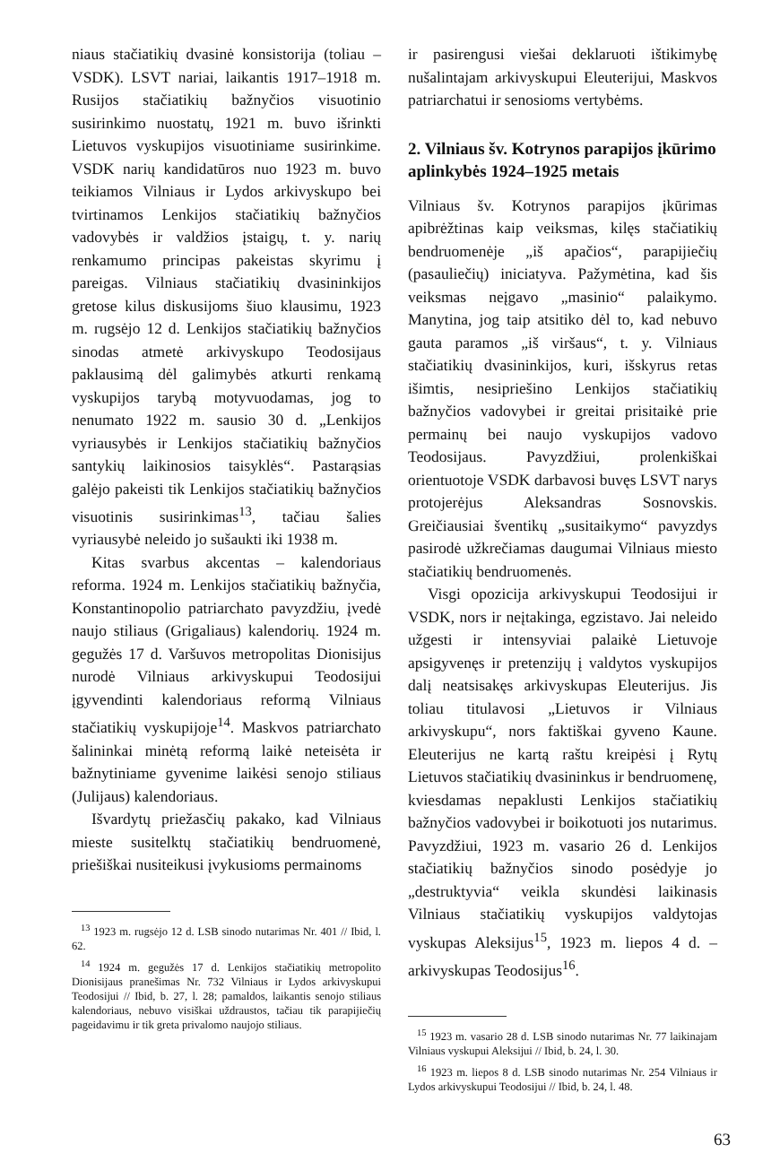niaus stačiatikių dvasinė konsistorija (toliau – VSDK). LSVT nariai, laikantis 1917–1918 m. Rusijos stačiatikių bažnyčios visuotinio susirinkimo nuostatų, 1921 m. buvo išrinkti Lietuvos vyskupijos visuotiniame susirinkime. VSDK narių kandidatūros nuo 1923 m. buvo teikiamos Vilniaus ir Lydos arkivyskupo bei tvirtinamos Lenkijos stačiatikių bažnyčios vadovybės ir valdžios įstaigų, t. y. narių renkamumo principas pakeistas skyrimu į pareigas. Vilniaus stačiatikių dvasininkijos gretose kilus diskusijoms šiuo klausimu, 1923 m. rugsėjo 12 d. Lenkijos stačiatikių bažnyčios sinodas atmetė arkivyskupo Teodosijaus paklausimą dėl galimybės atkurti renkamą vyskupijos tarybą motyvuodamas, jog to nenumato 1922 m. sausio 30 d. „Lenkijos vyriausybės ir Lenkijos stačiatikių bažnyčios santykių laikinosios taisyklės“. Pastarąsias galėjo pakeisti tik Lenkijos stačiatikių bažnyčios visuotinis susirinkimas<sup>13</sup>, tačiau šalies vyriausybė neleido jo sušaukti iki 1938 m.
Kitas svarbus akcentas – kalendoriaus reforma. 1924 m. Lenkijos stačiatikių bažnyčia, Konstantinopolio patriarchato pavyzdžiu, įvedė naujo stiliaus (Grigaliaus) kalendorių. 1924 m. gegužės 17 d. Varšuvos metropolitas Dionisijus nurodė Vilniaus arkivyskupui Teodosijui įgyvendinti kalendoriaus reformą Vilniaus stačiatikių vyskupijoje<sup>14</sup>. Maskvos patriarchato šalininkai minėtą reformą laikė neteisėta ir bažnytiniame gyvenime laikėsi senojo stiliaus (Julijaus) kalendoriaus.
Išvardytų priežasčių pakako, kad Vilniaus mieste susitelktų stačiatikių bendruomenė, priešiškai nusiteikusi įvykusioms permainoms
<sup>13</sup> 1923 m. rugsėjo 12 d. LSB sinodo nutarimas Nr. 401 // Ibid, l. 62.
<sup>14</sup> 1924 m. gegužės 17 d. Lenkijos stačiatikių metropolito Dionisijaus pranešimas Nr. 732 Vilniaus ir Lydos arkivyskupui Teodosijui // Ibid, b. 27, l. 28; pamaldos, laikantis senojo stiliaus kalendoriaus, nebuvo visiškai uždraustos, tačiau tik parapijiečių pageidavimu ir tik greta privalomo naujojo stiliaus.
ir pasirengusi viešai deklaruoti ištikimybę nušalintajam arkivyskupui Eleuterijui, Maskvos patriarchatui ir senosioms vertybėms.
2. Vilniaus šv. Kotrynos parapijos įkūrimo aplinkybės 1924–1925 metais
Vilniaus šv. Kotrynos parapijos įkūrimas apibrėžtinas kaip veiksmas, kilęs stačiatikių bendruomenėje „iš apačios“, parapijiečių (pasauliečių) iniciatyva. Pažymėtina, kad šis veiksmas neįgavo „masinio“ palaikymo. Manytina, jog taip atsitiko dėl to, kad nebuvo gauta paramos „iš viršaus“, t. y. Vilniaus stačiatikių dvasininkijos, kuri, išskyrus retas išimtis, nesipriešino Lenkijos stačiatikių bažnyčios vadovybei ir greitai prisitaikė prie permainų bei naujo vyskupijos vadovo Teodosijaus. Pavyzdžiui, prolenkiškai orientuotoje VSDK darbavosi buvęs LSVT narys protojerėjus Aleksandras Sosnovskis. Greičiausiai šventikų „susitaikymo“ pavyzdys pasirodė užkrečiamas daugumai Vilniaus miesto stačiatikių bendruomenės.
Visgi opozicija arkivyskupui Teodosijui ir VSDK, nors ir neįtakinga, egzistavo. Jai neleido užgesti ir intensyviai palaikė Lietuvoje apsigyvenęs ir pretenzijų į valdytos vyskupijos dalį neatsisakęs arkivyskupas Eleuterijus. Jis toliau titulavosi „Lietuvos ir Vilniaus arkivyskupu“, nors faktiškai gyveno Kaune. Eleuterijus ne kartą raštu kreipėsi į Rytų Lietuvos stačiatikių dvasininkus ir bendruomenę, kviesdamas nepaklusti Lenkijos stačiatikių bažnyčios vadovybei ir boikotuoti jos nutarimus. Pavyzdžiui, 1923 m. vasario 26 d. Lenkijos stačiatikių bažnyčios sinodo posėdyje jo „destruktyvia“ veikla skundėsi laikinasis Vilniaus stačiatikių vyskupijos valdytojas vyskupas Aleksijus<sup>15</sup>, 1923 m. liepos 4 d. – arkivyskupas Teodosijus<sup>16</sup>.
<sup>15</sup> 1923 m. vasario 28 d. LSB sinodo nutarimas Nr. 77 laikinajam Vilniaus vyskupui Aleksijui // Ibid, b. 24, l. 30.
<sup>16</sup> 1923 m. liepos 8 d. LSB sinodo nutarimas Nr. 254 Vilniaus ir Lydos arkivyskupui Teodosijui // Ibid, b. 24, l. 48.
63